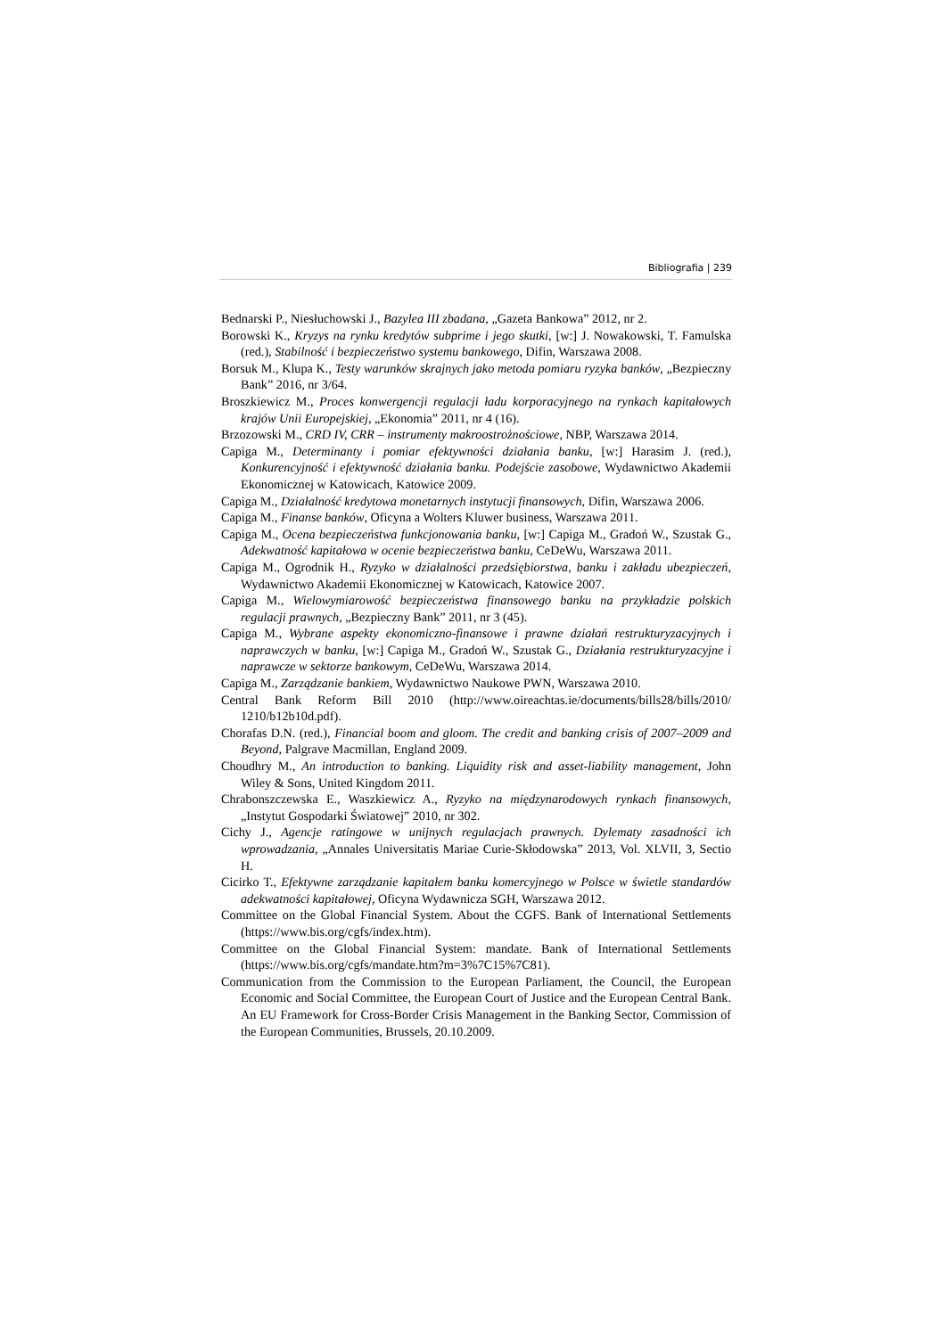Bibliografia | 239
Bednarski P., Niesłuchowski J., Bazylea III zbadana, „Gazeta Bankowa” 2012, nr 2.
Borowski K., Kryzys na rynku kredytów subprime i jego skutki, [w:] J. Nowakowski, T. Famulska (red.), Stabilność i bezpieczeństwo systemu bankowego, Difin, Warszawa 2008.
Borsuk M., Klupa K., Testy warunków skrajnych jako metoda pomiaru ryzyka banków, „Bezpieczny Bank” 2016, nr 3/64.
Broszkiewicz M., Proces konwergencji regulacji ładu korporacyjnego na rynkach kapitałowych krajów Unii Europejskiej, „Ekonomia” 2011, nr 4 (16).
Brzozowski M., CRD IV, CRR – instrumenty makroostrożnościowe, NBP, Warszawa 2014.
Capiga M., Determinanty i pomiar efektywności działania banku, [w:] Harasim J. (red.), Konkurencyjność i efektywność działania banku. Podejście zasobowe, Wydawnictwo Akademii Ekonomicznej w Katowicach, Katowice 2009.
Capiga M., Działalność kredytowa monetarnych instytucji finansowych, Difin, Warszawa 2006.
Capiga M., Finanse banków, Oficyna a Wolters Kluwer business, Warszawa 2011.
Capiga M., Ocena bezpieczeństwa funkcjonowania banku, [w:] Capiga M., Gradoń W., Szustak G., Adekwatność kapitałowa w ocenie bezpieczeństwa banku, CeDeWu, Warszawa 2011.
Capiga M., Ogrodnik H., Ryzyko w działalności przedsiębiorstwa, banku i zakładu ubezpieczeń, Wydawnictwo Akademii Ekonomicznej w Katowicach, Katowice 2007.
Capiga M., Wielowymiarowość bezpieczeństwa finansowego banku na przykładzie polskich regulacji prawnych, „Bezpieczny Bank” 2011, nr 3 (45).
Capiga M., Wybrane aspekty ekonomiczno-finansowe i prawne działań restrukturyzacyjnych i naprawczych w banku, [w:] Capiga M., Gradoń W., Szustak G., Działania restrukturyzacyjne i naprawcze w sektorze bankowym, CeDeWu, Warszawa 2014.
Capiga M., Zarządzanie bankiem, Wydawnictwo Naukowe PWN, Warszawa 2010.
Central Bank Reform Bill 2010 (http://www.oireachtas.ie/documents/bills28/bills/2010/ 1210/b12b10d.pdf).
Chorafas D.N. (red.), Financial boom and gloom. The credit and banking crisis of 2007–2009 and Beyond, Palgrave Macmillan, England 2009.
Choudhry M., An introduction to banking. Liquidity risk and asset-liability management, John Wiley & Sons, United Kingdom 2011.
Chrabonszczewska E., Waszkiewicz A., Ryzyko na międzynarodowych rynkach finansowych, „Instytut Gospodarki Światowej” 2010, nr 302.
Cichy J., Agencje ratingowe w unijnych regulacjach prawnych. Dylematy zasadności ich wprowadzania, „Annales Universitatis Mariae Curie-Skłodowska” 2013, Vol. XLVII, 3, Sectio H.
Cicirko T., Efektywne zarządzanie kapitałem banku komercyjnego w Polsce w świetle standardów adekwatności kapitałowej, Oficyna Wydawnicza SGH, Warszawa 2012.
Committee on the Global Financial System. About the CGFS. Bank of International Settlements (https://www.bis.org/cgfs/index.htm).
Committee on the Global Financial System: mandate. Bank of International Settlements (https://www.bis.org/cgfs/mandate.htm?m=3%7C15%7C81).
Communication from the Commission to the European Parliament, the Council, the European Economic and Social Committee, the European Court of Justice and the European Central Bank. An EU Framework for Cross-Border Crisis Management in the Banking Sector, Commission of the European Communities, Brussels, 20.10.2009.